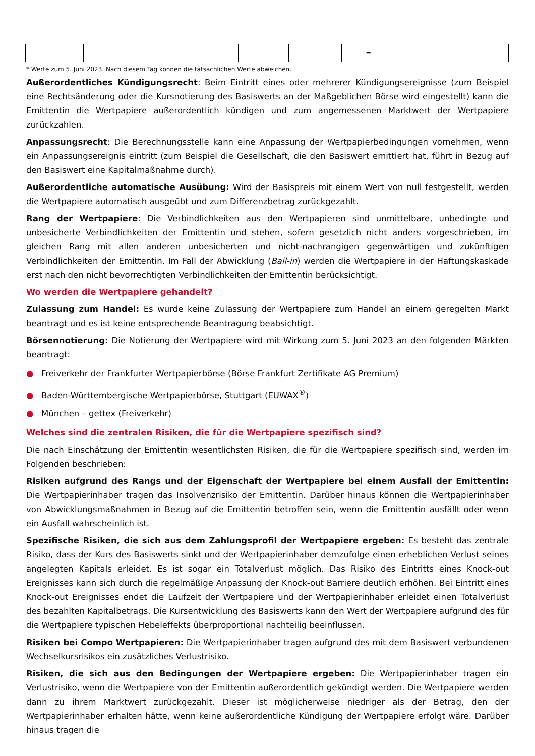| | | | | | = | |
* Werte zum 5. Juni 2023. Nach diesem Tag können die tatsächlichen Werte abweichen.
Außerordentliches Kündigungsrecht: Beim Eintritt eines oder mehrerer Kündigungsereignisse (zum Beispiel eine Rechtsänderung oder die Kursnotierung des Basiswerts an der Maßgeblichen Börse wird eingestellt) kann die Emittentin die Wertpapiere außerordentlich kündigen und zum angemessenen Marktwert der Wertpapiere zurückzahlen.
Anpassungsrecht: Die Berechnungsstelle kann eine Anpassung der Wertpapierbedingungen vornehmen, wenn ein Anpassungsereignis eintritt (zum Beispiel die Gesellschaft, die den Basiswert emittiert hat, führt in Bezug auf den Basiswert eine Kapitalmaßnahme durch).
Außerordentliche automatische Ausübung: Wird der Basispreis mit einem Wert von null festgestellt, werden die Wertpapiere automatisch ausgeübt und zum Differenzbetrag zurückgezahlt.
Rang der Wertpapiere: Die Verbindlichkeiten aus den Wertpapieren sind unmittelbare, unbedingte und unbesicherte Verbindlichkeiten der Emittentin und stehen, sofern gesetzlich nicht anders vorgeschrieben, im gleichen Rang mit allen anderen unbesicherten und nicht-nachrangigen gegenwärtigen und zukünftigen Verbindlichkeiten der Emittentin. Im Fall der Abwicklung (Bail-in) werden die Wertpapiere in der Haftungskaskade erst nach den nicht bevorrechtigten Verbindlichkeiten der Emittentin berücksichtigt.
Wo werden die Wertpapiere gehandelt?
Zulassung zum Handel: Es wurde keine Zulassung der Wertpapiere zum Handel an einem geregelten Markt beantragt und es ist keine entsprechende Beantragung beabsichtigt.
Börsennotierung: Die Notierung der Wertpapiere wird mit Wirkung zum 5. Juni 2023 an den folgenden Märkten beantragt:
● Freiverkehr der Frankfurter Wertpapierbörse (Börse Frankfurt Zertifikate AG Premium)
● Baden-Württembergische Wertpapierbörse, Stuttgart (EUWAX<sup>®</sup>)
● München – gettex (Freiverkehr)
Welches sind die zentralen Risiken, die für die Wertpapiere spezifisch sind?
Die nach Einschätzung der Emittentin wesentlichsten Risiken, die für die Wertpapiere spezifisch sind, werden im Folgenden beschrieben:
Risiken aufgrund des Rangs und der Eigenschaft der Wertpapiere bei einem Ausfall der Emittentin: Die Wertpapierinhaber tragen das Insolvenzrisiko der Emittentin. Darüber hinaus können die Wertpapierinhaber von Abwicklungsmaßnahmen in Bezug auf die Emittentin betroffen sein, wenn die Emittentin ausfällt oder wenn ein Ausfall wahrscheinlich ist.
Spezifische Risiken, die sich aus dem Zahlungsprofil der Wertpapiere ergeben: Es besteht das zentrale Risiko, dass der Kurs des Basiswerts sinkt und der Wertpapierinhaber demzufolge einen erheblichen Verlust seines angelegten Kapitals erleidet. Es ist sogar ein Totalverlust möglich. Das Risiko des Eintritts eines Knock-out Ereignisses kann sich durch die regelmäßige Anpassung der Knock-out Barriere deutlich erhöhen. Bei Eintritt eines Knock-out Ereignisses endet die Laufzeit der Wertpapiere und der Wertpapierinhaber erleidet einen Totalverlust des bezahlten Kapitalbetrags. Die Kursentwicklung des Basiswerts kann den Wert der Wertpapiere aufgrund des für die Wertpapiere typischen Hebeleffekts überproportional nachteilig beeinflussen.
Risiken bei Compo Wertpapieren: Die Wertpapierinhaber tragen aufgrund des mit dem Basiswert verbundenen Wechselkursrisikos ein zusätzliches Verlustrisiko.
Risiken, die sich aus den Bedingungen der Wertpapiere ergeben: Die Wertpapierinhaber tragen ein Verlustrisiko, wenn die Wertpapiere von der Emittentin außerordentlich gekündigt werden. Die Wertpapiere werden dann zu ihrem Marktwert zurückgezahlt. Dieser ist möglicherweise niedriger als der Betrag, den der Wertpapierinhaber erhalten hätte, wenn keine außerordentliche Kündigung der Wertpapiere erfolgt wäre. Darüber hinaus tragen die